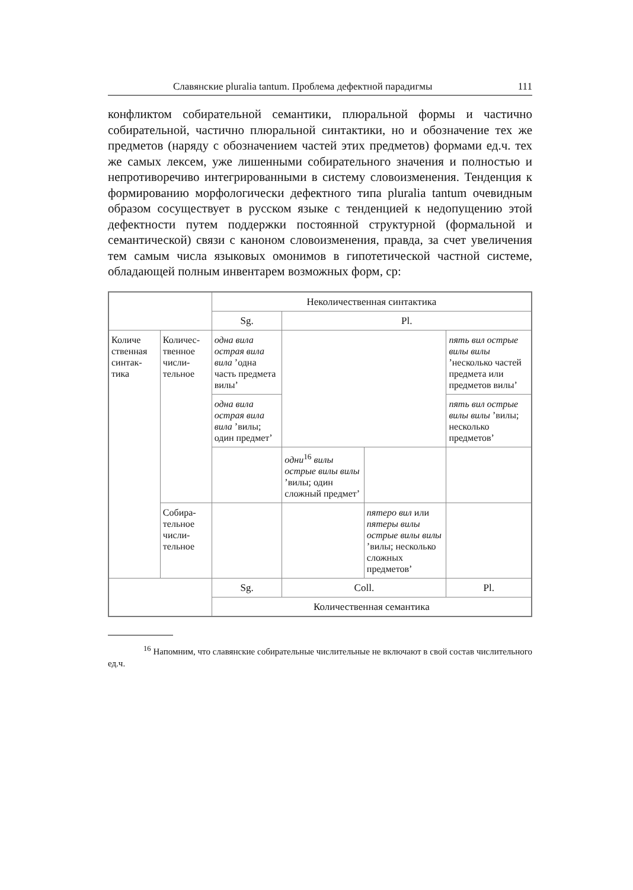Славянские pluralia tantum. Проблема дефектной парадигмы 111
конфликтом собирательной семантики, плюральной формы и частично собирательной, частично плюральной синтактики, но и обозначение тех же предметов (наряду с обозначением частей этих предметов) формами ед.ч. тех же самых лексем, уже лишенными собирательного значения и полностью и непротиворечиво интегрированными в систему словоизменения. Тенденция к формированию морфологически дефектного типа pluralia tantum очевидным образом сосуществует в русском языке с тенденцией к недопущению этой дефектности путем поддержки постоянной структурной (формальной и семантической) связи с каноном словоизменения, правда, за счет увеличения тем самым числа языковых омонимов в гипотетической частной системе, обладающей полным инвентарем возможных форм, ср:
| | | Неколичественная синтактика | | | |
| | | Sg. | Pl. | | |
| Количе ственная синтак-тика | Количес-твенное числи-тельное | одна вила острая вила вила ’одна часть предмета вилы’ | | | пять вил острые вилы вилы ’несколько частей предмета или предметов вилы’ |
| | | одна вила острая вила вила ’вилы; один предмет’ | | | пять вил острые вилы вилы ’вилы; несколько предметов’ |
| | | | одни<sup>16</sup> вилы острые вилы вилы ’вилы; один сложный предмет’ | | |
| | Собира-тельное числи-тельное | | | пятеро вил или пятеры вилы острые вилы вилы ’вилы; несколько сложных предметов’ | |
| | | Sg. | Coll. | | Pl. |
| | | Количественная семантика | | | |
<sup>16</sup> Напомним, что славянские собирательные числительные не включают в свой состав числительного ед.ч.